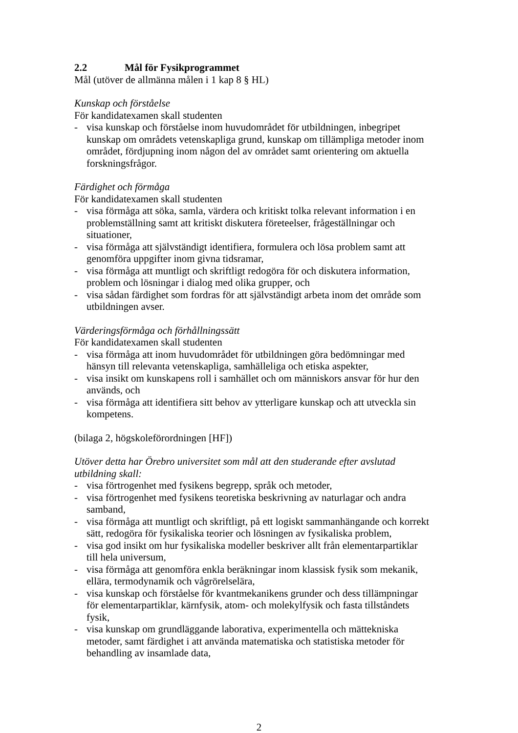2.2 Mål för Fysikprogrammet
Mål (utöver de allmänna målen i 1 kap 8 § HL)
Kunskap och förståelse
För kandidatexamen skall studenten
- visa kunskap och förståelse inom huvudområdet för utbildningen, inbegripet kunskap om områdets vetenskapliga grund, kunskap om tillämpliga metoder inom området, fördjupning inom någon del av området samt orientering om aktuella forskningsfrågor.
Färdighet och förmåga
För kandidatexamen skall studenten
- visa förmåga att söka, samla, värdera och kritiskt tolka relevant information i en problemställning samt att kritiskt diskutera företeelser, frågeställningar och situationer,
- visa förmåga att självständigt identifiera, formulera och lösa problem samt att genomföra uppgifter inom givna tidsramar,
- visa förmåga att muntligt och skriftligt redogöra för och diskutera information, problem och lösningar i dialog med olika grupper, och
- visa sådan färdighet som fordras för att självständigt arbeta inom det område som utbildningen avser.
Värderingsförmåga och förhållningssätt
För kandidatexamen skall studenten
- visa förmåga att inom huvudområdet för utbildningen göra bedömningar med hänsyn till relevanta vetenskapliga, samhälleliga och etiska aspekter,
- visa insikt om kunskapens roll i samhället och om människors ansvar för hur den används, och
- visa förmåga att identifiera sitt behov av ytterligare kunskap och att utveckla sin kompetens.
(bilaga 2, högskoleförordningen [HF])
Utöver detta har Örebro universitet som mål att den studerande efter avslutad utbildning skall:
- visa förtrogenhet med fysikens begrepp, språk och metoder,
- visa förtrogenhet med fysikens teoretiska beskrivning av naturlagar och andra samband,
- visa förmåga att muntligt och skriftligt, på ett logiskt sammanhängande och korrekt sätt, redogöra för fysikaliska teorier och lösningen av fysikaliska problem,
- visa god insikt om hur fysikaliska modeller beskriver allt från elementarpartiklar till hela universum,
- visa förmåga att genomföra enkla beräkningar inom klassisk fysik som mekanik, ellära, termodynamik och vågrörelselära,
- visa kunskap och förståelse för kvantmekanikens grunder och dess tillämpningar för elementarpartiklar, kärnfysik, atom- och molekylfysik och fasta tillståndets fysik,
- visa kunskap om grundläggande laborativa, experimentella och mättekniska metoder, samt färdighet i att använda matematiska och statistiska metoder för behandling av insamlade data,
2